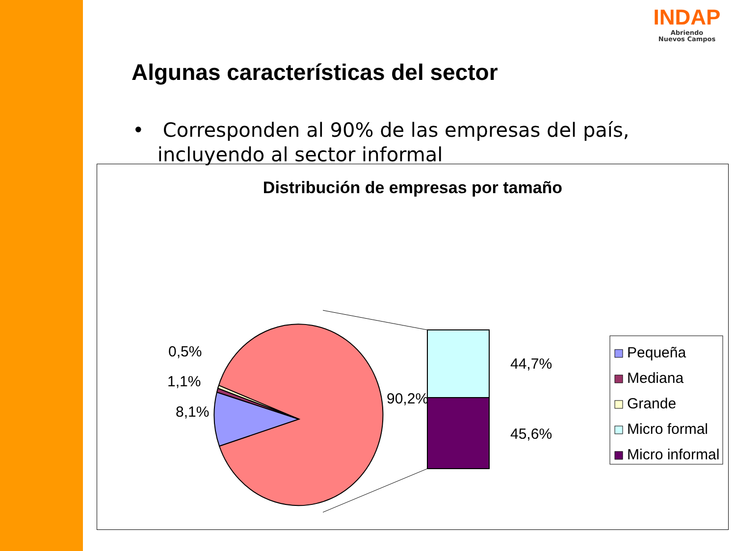INDAP
Abriendo
Nuevos Campos
Algunas características del sector
• Corresponden al 90% de las empresas del país,
incluyendo al sector informal
Distribución de empresas por tamaño
0,5%
1,1%
8,1%
90,2%
44,7%
45,6%
Pequeña
Mediana
Grande
Micro formal
Micro informal